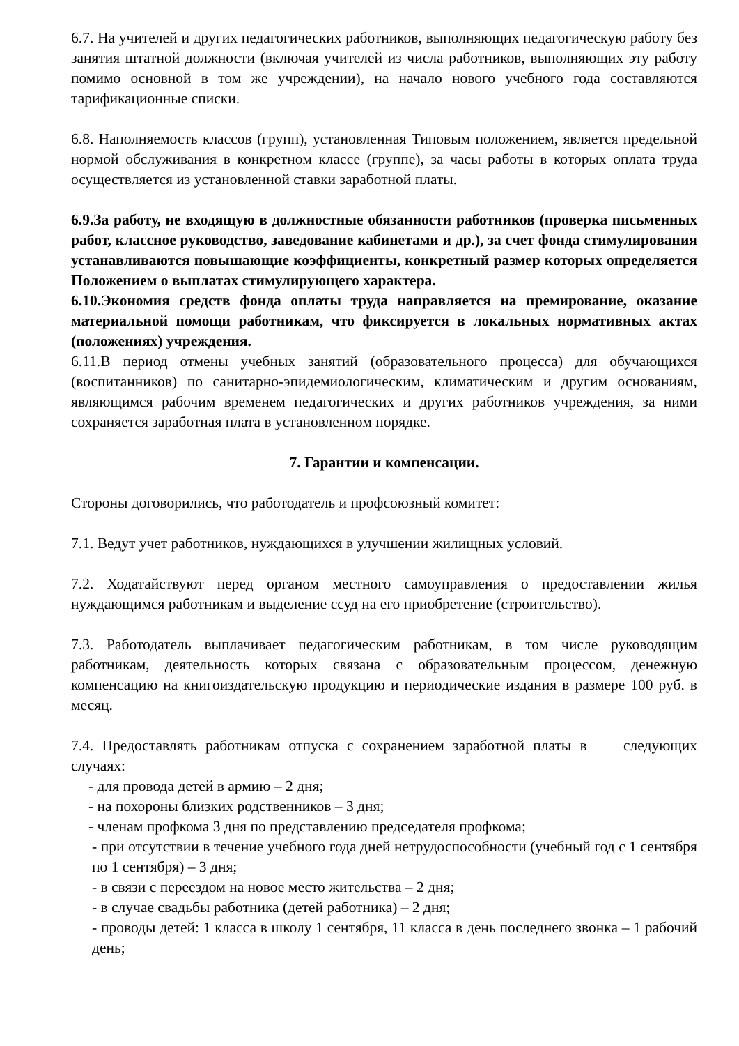6.7. На учителей и других педагогических работников, выполняющих педагогическую работу без занятия штатной должности (включая учителей из числа работников, выполняющих эту работу помимо основной в том же учреждении), на начало нового учебного года составляются тарификационные списки.
6.8. Наполняемость классов (групп), установленная Типовым положением, является предельной нормой обслуживания в конкретном классе (группе), за часы работы в которых оплата труда осуществляется из установленной ставки заработной платы.
6.9.За работу, не входящую в должностные обязанности работников (проверка письменных работ, классное руководство, заведование кабинетами и др.), за счет фонда стимулирования устанавливаются повышающие коэффициенты, конкретный размер которых определяется Положением о выплатах стимулирующего характера.
6.10.Экономия средств фонда оплаты труда направляется на премирование, оказание материальной помощи работникам, что фиксируется в локальных нормативных актах (положениях) учреждения.
6.11.В период отмены учебных занятий (образовательного процесса) для обучающихся (воспитанников) по санитарно-эпидемиологическим, климатическим и другим основаниям, являющимся рабочим временем педагогических и других работников учреждения, за ними сохраняется заработная плата в установленном порядке.
7. Гарантии и компенсации.
Стороны договорились, что работодатель и профсоюзный комитет:
7.1. Ведут учет работников, нуждающихся в улучшении жилищных условий.
7.2. Ходатайствуют перед органом местного самоуправления о предоставлении жилья нуждающимся работникам и выделение ссуд на его приобретение (строительство).
7.3. Работодатель выплачивает педагогическим работникам, в том числе руководящим работникам, деятельность которых связана с образовательным процессом, денежную компенсацию на книгоиздательскую продукцию и периодические издания в размере 100 руб. в месяц.
7.4. Предоставлять работникам отпуска с сохранением заработной платы в следующих случаях:
- для провода детей в армию – 2 дня;
- на похороны близких родственников – 3 дня;
- членам профкома 3 дня по представлению председателя профкома;
- при отсутствии в течение учебного года дней нетрудоспособности (учебный год с 1 сентября по 1 сентября) – 3 дня;
- в связи с переездом на новое место жительства – 2 дня;
- в случае свадьбы работника (детей работника) – 2 дня;
- проводы детей: 1 класса в школу 1 сентября, 11 класса в день последнего звонка – 1 рабочий день;